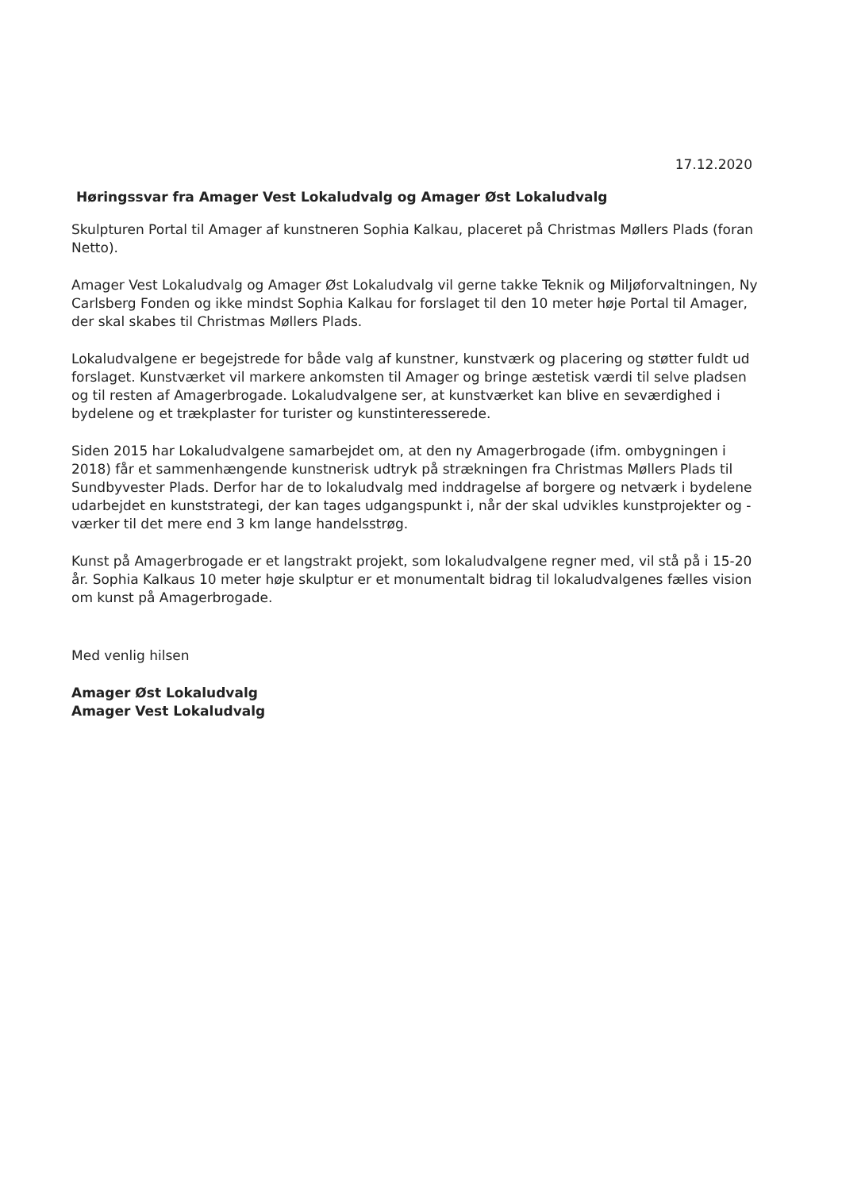17.12.2020
Høringssvar fra Amager Vest Lokaludvalg og Amager Øst Lokaludvalg
Skulpturen Portal til Amager af kunstneren Sophia Kalkau, placeret på Christmas Møllers Plads (foran Netto).
Amager Vest Lokaludvalg og Amager Øst Lokaludvalg vil gerne takke Teknik og Miljøforvaltningen, Ny Carlsberg Fonden og ikke mindst Sophia Kalkau for forslaget til den 10 meter høje Portal til Amager, der skal skabes til Christmas Møllers Plads.
Lokaludvalgene er begejstrede for både valg af kunstner, kunstværk og placering og støtter fuldt ud forslaget. Kunstværket vil markere ankomsten til Amager og bringe æstetisk værdi til selve pladsen og til resten af Amagerbrogade. Lokaludvalgene ser, at kunstværket kan blive en seværdighed i bydelene og et trækplaster for turister og kunstinteresserede.
Siden 2015 har Lokaludvalgene samarbejdet om, at den ny Amagerbrogade (ifm. ombygningen i 2018) får et sammenhængende kunstnerisk udtryk på strækningen fra Christmas Møllers Plads til Sundbyvester Plads. Derfor har de to lokaludvalg med inddragelse af borgere og netværk i bydelene udarbejdet en kunststrategi, der kan tages udgangspunkt i, når der skal udvikles kunstprojekter og -værker til det mere end 3 km lange handelsstrøg.
Kunst på Amagerbrogade er et langstrakt projekt, som lokaludvalgene regner med, vil stå på i 15-20 år. Sophia Kalkaus 10 meter høje skulptur er et monumentalt bidrag til lokaludvalgenes fælles vision om kunst på Amagerbrogade.
Med venlig hilsen
Amager Øst Lokaludvalg
Amager Vest Lokaludvalg